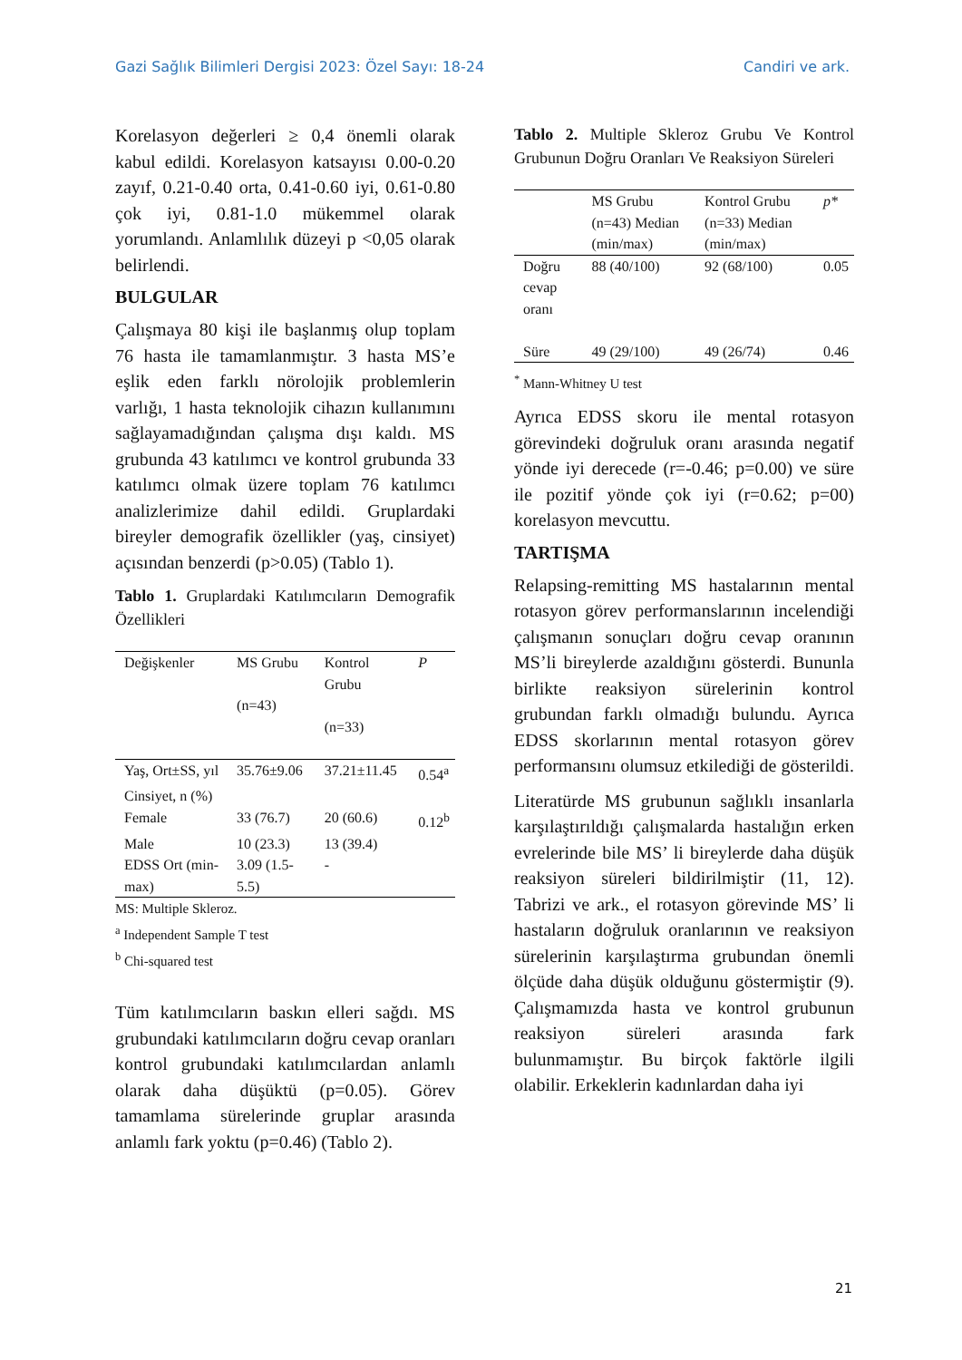Gazi Sağlık Bilimleri Dergisi 2023: Özel Sayı: 18-24 Candiri ve ark.
Korelasyon değerleri ≥ 0,4 önemli olarak kabul edildi. Korelasyon katsayısı 0.00-0.20 zayıf, 0.21-0.40 orta, 0.41-0.60 iyi, 0.61-0.80 çok iyi, 0.81-1.0 mükemmel olarak yorumlandı. Anlamlılık düzeyi p <0,05 olarak belirlendi.
BULGULAR
Çalışmaya 80 kişi ile başlanmış olup toplam 76 hasta ile tamamlanmıştır. 3 hasta MS’e eşlik eden farklı nörolojik problemlerin varlığı, 1 hasta teknolojik cihazın kullanımını sağlayamadığından çalışma dışı kaldı. MS grubunda 43 katılımcı ve kontrol grubunda 33 katılımcı olmak üzere toplam 76 katılımcı analizlerimize dahil edildi. Gruplardaki bireyler demografik özellikler (yaş, cinsiyet) açısından benzerdi (p>0.05) (Tablo 1).
Tablo 1. Gruplardaki Katılımcıların Demografik Özellikleri
| Değişkenler | MS Grubu (n=43) | Kontrol Grubu (n=33) | P |
| --- | --- | --- | --- |
| Yaş, Ort±SS, yıl | 35.76±9.06 | 37.21±11.45 | 0.54<sup>a</sup> |
| Cinsiyet, n (%) | | | |
| Female | 33 (76.7) | 20 (60.6) | 0.12<sup>b</sup> |
| Male | 10 (23.3) | 13 (39.4) | |
| EDSS Ort (min-max) | 3.09 (1.5-5.5) | - | |
MS: Multiple Skleroz.
<sup>a</sup> Independent Sample T test
<sup>b</sup> Chi-squared test
Tüm katılımcıların baskın elleri sağdı. MS grubundaki katılımcıların doğru cevap oranları kontrol grubundaki katılımcılardan anlamlı olarak daha düşüktü (p=0.05). Görev tamamlama sürelerinde gruplar arasında anlamlı fark yoktu (p=0.46) (Tablo 2).
Tablo 2. Multiple Skleroz Grubu Ve Kontrol Grubunun Doğru Oranları Ve Reaksiyon Süreleri
| | MS Grubu (n=43) Median (min/max) | Kontrol Grubu (n=33) Median (min/max) | p* |
| --- | --- | --- | --- |
| Doğru cevap oranı | 88 (40/100) | 92 (68/100) | 0.05 |
| Süre | 49 (29/100) | 49 (26/74) | 0.46 |
<sup>*</sup> Mann-Whitney U test
Ayrıca EDSS skoru ile mental rotasyon görevindeki doğruluk oranı arasında negatif yönde iyi derecede (r=-0.46; p=0.00) ve süre ile pozitif yönde çok iyi (r=0.62; p=00) korelasyon mevcuttu.
TARTIŞMA
Relapsing-remitting MS hastalarının mental rotasyon görev performanslarının incelendiği çalışmanın sonuçları doğru cevap oranının MS’li bireylerde azaldığını gösterdi. Bununla birlikte reaksiyon sürelerinin kontrol grubundan farklı olmadığı bulundu. Ayrıca EDSS skorlarının mental rotasyon görev performansını olumsuz etkilediği de gösterildi.
Literatürde MS grubunun sağlıklı insanlarla karşılaştırıldığı çalışmalarda hastalığın erken evrelerinde bile MS’ li bireylerde daha düşük reaksiyon süreleri bildirilmiştir (11, 12). Tabrizi ve ark., el rotasyon görevinde MS’ li hastaların doğruluk oranlarının ve reaksiyon sürelerinin karşılaştırma grubundan önemli ölçüde daha düşük olduğunu göstermiştir (9). Çalışmamızda hasta ve kontrol grubunun reaksiyon süreleri arasında fark bulunmamıştır. Bu birçok faktörle ilgili olabilir. Erkeklerin kadınlardan daha iyi
21